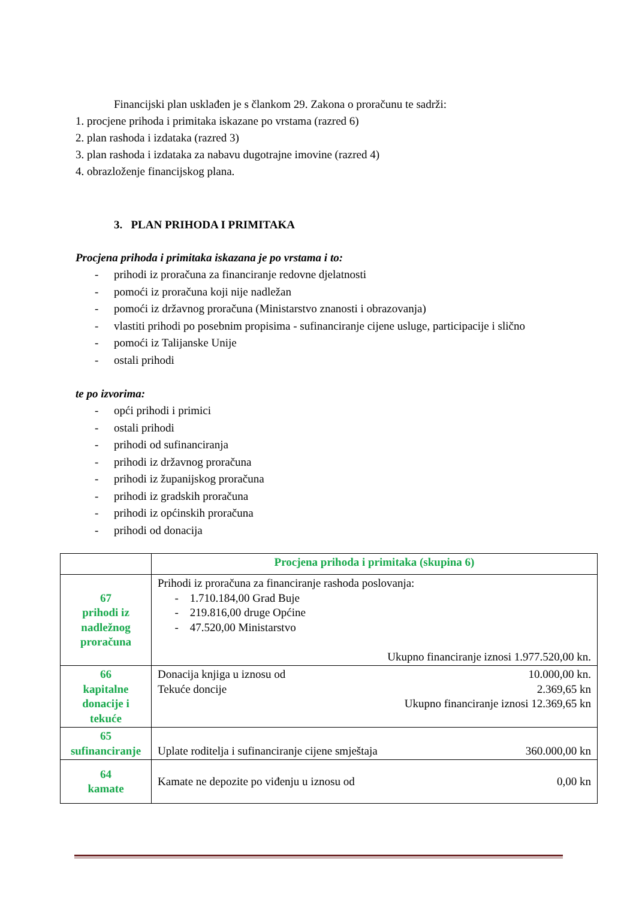Financijski plan usklađen je s člankom 29. Zakona o proračunu te sadrži:
1. procjene prihoda i primitaka iskazane po vrstama (razred 6)
2. plan rashoda i izdataka (razred 3)
3. plan rashoda i izdataka za nabavu dugotrajne imovine (razred 4)
4. obrazloženje financijskog plana.
3. PLAN PRIHODA I PRIMITAKA
Procjena prihoda i primitaka iskazana je po vrstama i to:
- prihodi iz proračuna za financiranje redovne djelatnosti
- pomoći iz proračuna koji nije nadležan
- pomoći iz državnog proračuna (Ministarstvo znanosti i obrazovanja)
- vlastiti prihodi po posebnim propisima - sufinanciranje cijene usluge, participacije i slično
- pomoći iz Talijanske Unije
- ostali prihodi
te po izvorima:
- opći prihodi i primici
- ostali prihodi
- prihodi od sufinanciranja
- prihodi iz državnog proračuna
- prihodi iz županijskog proračuna
- prihodi iz gradskih proračuna
- prihodi iz općinskih proračuna
- prihodi od donacija
| | Procjena prihoda i primitaka (skupina 6) |
| 67 prihodi iz nadležnog proračuna | Prihodi iz proračuna za financiranje rashoda poslovanja: - 1.710.184,00 Grad Buje - 219.816,00 druge Općine - 47.520,00 Ministarstvo Ukupno financiranje iznosi 1.977.520,00 kn. |
| 66 kapitalne donacije i tekuće | Donacija knjiga u iznosu od 10.000,00 kn. Tekuće doncije 2.369,65 kn Ukupno financiranje iznosi 12.369,65 kn |
| 65 sufinanciranje | Uplate roditelja i sufinanciranje cijene smještaja 360.000,00 kn |
| 64 kamate | Kamate ne depozite po viđenju u iznosu od 0,00 kn |